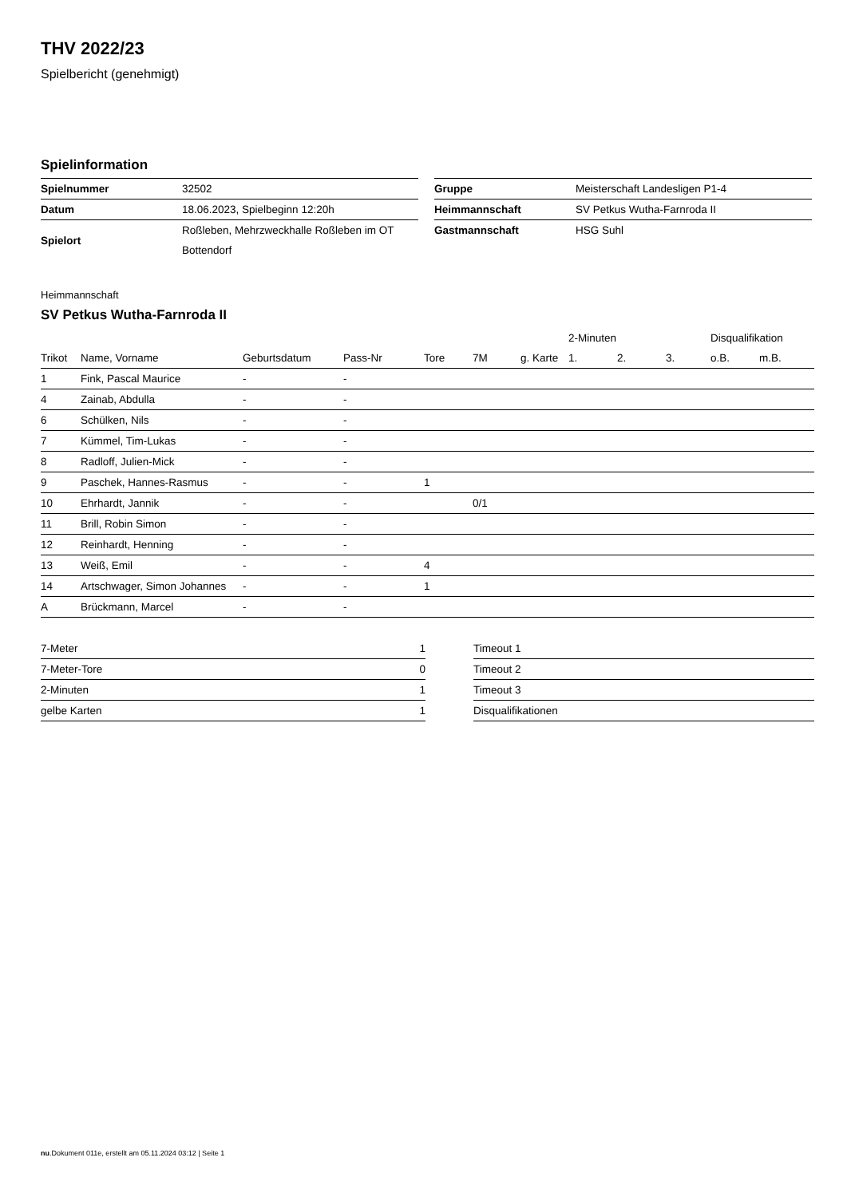THV 2022/23
Spielbericht (genehmigt)
Spielinformation
| Spielnummer | 32502 |
| Datum | 18.06.2023, Spielbeginn 12:20h |
| Spielort | Roßleben, Mehrzweckhalle Roßleben im OT Bottendorf |
| Gruppe | Meisterschaft Landesligen P1-4 |
| Heimmannschaft | SV Petkus Wutha-Farnroda II |
| Gastmannschaft | HSG Suhl |
Heimmannschaft
SV Petkus Wutha-Farnroda II
| | | | | | | | 2-Minuten | | | Disqualifikation | |
| --- | --- | --- | --- | --- | --- | --- | --- | --- | --- | --- | --- |
| Trikot | Name, Vorname | Geburtsdatum | Pass-Nr | Tore | 7M | g. Karte | 1. | 2. | 3. | o.B. | m.B. |
| 1 | Fink, Pascal Maurice | - | - | | | | | | | | |
| 4 | Zainab, Abdulla | - | - | | | | | | | | |
| 6 | Schülken, Nils | - | - | | | | | | | | |
| 7 | Kümmel, Tim-Lukas | - | - | | | | | | | | |
| 8 | Radloff, Julien-Mick | - | - | | | | | | | | |
| 9 | Paschek, Hannes-Rasmus | - | - | 1 | | | | | | | |
| 10 | Ehrhardt, Jannik | - | - | | 0/1 | | | | | | |
| 11 | Brill, Robin Simon | - | - | | | | | | | | |
| 12 | Reinhardt, Henning | - | - | | | | | | | | |
| 13 | Weiß, Emil | - | - | 4 | | | | | | | |
| 14 | Artschwager, Simon Johannes | - | - | 1 | | | | | | | |
| A | Brückmann, Marcel | - | - | | | | | | | | |
| 7-Meter | 1 |
| 7-Meter-Tore | 0 |
| 2-Minuten | 1 |
| gelbe Karten | 1 |
| Timeout 1 |
| Timeout 2 |
| Timeout 3 |
| Disqualifikationen |
nu.Dokument 011e, erstellt am 05.11.2024 03:12 | Seite 1